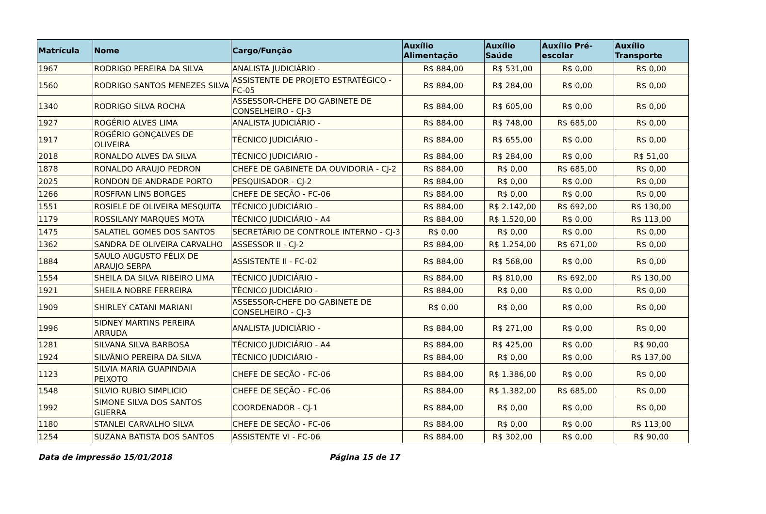| Matrícula | Nome | Cargo/Função | Auxílio Alimentação | Auxílio Saúde | Auxílio Pré-escolar | Auxílio Transporte |
| --- | --- | --- | --- | --- | --- | --- |
| 1967 | RODRIGO PEREIRA DA SILVA | ANALISTA JUDICIÁRIO - | R$ 884,00 | R$ 531,00 | R$ 0,00 | R$ 0,00 |
| 1560 | RODRIGO SANTOS MENEZES SILVA | ASSISTENTE DE PROJETO ESTRATÉGICO - FC-05 | R$ 884,00 | R$ 284,00 | R$ 0,00 | R$ 0,00 |
| 1340 | RODRIGO SILVA ROCHA | ASSESSOR-CHEFE DO GABINETE DE CONSELHEIRO - CJ-3 | R$ 884,00 | R$ 605,00 | R$ 0,00 | R$ 0,00 |
| 1927 | ROGÉRIO ALVES LIMA | ANALISTA JUDICIÁRIO - | R$ 884,00 | R$ 748,00 | R$ 685,00 | R$ 0,00 |
| 1917 | ROGÉRIO GONÇALVES DE OLIVEIRA | TÉCNICO JUDICIÁRIO - | R$ 884,00 | R$ 655,00 | R$ 0,00 | R$ 0,00 |
| 2018 | RONALDO ALVES DA SILVA | TÉCNICO JUDICIÁRIO - | R$ 884,00 | R$ 284,00 | R$ 0,00 | R$ 51,00 |
| 1878 | RONALDO ARAUJO PEDRON | CHEFE DE GABINETE DA OUVIDORIA - CJ-2 | R$ 884,00 | R$ 0,00 | R$ 685,00 | R$ 0,00 |
| 2025 | RONDON DE ANDRADE PORTO | PESQUISADOR - CJ-2 | R$ 884,00 | R$ 0,00 | R$ 0,00 | R$ 0,00 |
| 1266 | ROSFRAN LINS BORGES | CHEFE DE SEÇÃO - FC-06 | R$ 884,00 | R$ 0,00 | R$ 0,00 | R$ 0,00 |
| 1551 | ROSIELE DE OLIVEIRA MESQUITA | TÉCNICO JUDICIÁRIO - | R$ 884,00 | R$ 2.142,00 | R$ 692,00 | R$ 130,00 |
| 1179 | ROSSILANY MARQUES MOTA | TÉCNICO JUDICIÁRIO - A4 | R$ 884,00 | R$ 1.520,00 | R$ 0,00 | R$ 113,00 |
| 1475 | SALATIEL GOMES DOS SANTOS | SECRETÁRIO DE CONTROLE INTERNO - CJ-3 | R$ 0,00 | R$ 0,00 | R$ 0,00 | R$ 0,00 |
| 1362 | SANDRA DE OLIVEIRA CARVALHO | ASSESSOR II - CJ-2 | R$ 884,00 | R$ 1.254,00 | R$ 671,00 | R$ 0,00 |
| 1884 | SAULO AUGUSTO FÉLIX DE ARAUJO SERPA | ASSISTENTE II - FC-02 | R$ 884,00 | R$ 568,00 | R$ 0,00 | R$ 0,00 |
| 1554 | SHEILA DA SILVA RIBEIRO LIMA | TÉCNICO JUDICIÁRIO - | R$ 884,00 | R$ 810,00 | R$ 692,00 | R$ 130,00 |
| 1921 | SHEILA NOBRE FERREIRA | TÉCNICO JUDICIÁRIO - | R$ 884,00 | R$ 0,00 | R$ 0,00 | R$ 0,00 |
| 1909 | SHIRLEY CATANI MARIANI | ASSESSOR-CHEFE DO GABINETE DE CONSELHEIRO - CJ-3 | R$ 0,00 | R$ 0,00 | R$ 0,00 | R$ 0,00 |
| 1996 | SIDNEY MARTINS PEREIRA ARRUDA | ANALISTA JUDICIÁRIO - | R$ 884,00 | R$ 271,00 | R$ 0,00 | R$ 0,00 |
| 1281 | SILVANA SILVA BARBOSA | TÉCNICO JUDICIÁRIO - A4 | R$ 884,00 | R$ 425,00 | R$ 0,00 | R$ 90,00 |
| 1924 | SILVÂNIO PEREIRA DA SILVA | TÉCNICO JUDICIÁRIO - | R$ 884,00 | R$ 0,00 | R$ 0,00 | R$ 137,00 |
| 1123 | SILVIA MARIA GUAPINDAIA PEIXOTO | CHEFE DE SEÇÃO - FC-06 | R$ 884,00 | R$ 1.386,00 | R$ 0,00 | R$ 0,00 |
| 1548 | SILVIO RUBIO SIMPLICIO | CHEFE DE SEÇÃO - FC-06 | R$ 884,00 | R$ 1.382,00 | R$ 685,00 | R$ 0,00 |
| 1992 | SIMONE SILVA DOS SANTOS GUERRA | COORDENADOR - CJ-1 | R$ 884,00 | R$ 0,00 | R$ 0,00 | R$ 0,00 |
| 1180 | STANLEI CARVALHO SILVA | CHEFE DE SEÇÃO - FC-06 | R$ 884,00 | R$ 0,00 | R$ 0,00 | R$ 113,00 |
| 1254 | SUZANA BATISTA DOS SANTOS | ASSISTENTE VI - FC-06 | R$ 884,00 | R$ 302,00 | R$ 0,00 | R$ 90,00 |
Data de impressão 15/01/2018 Página 15 de 17